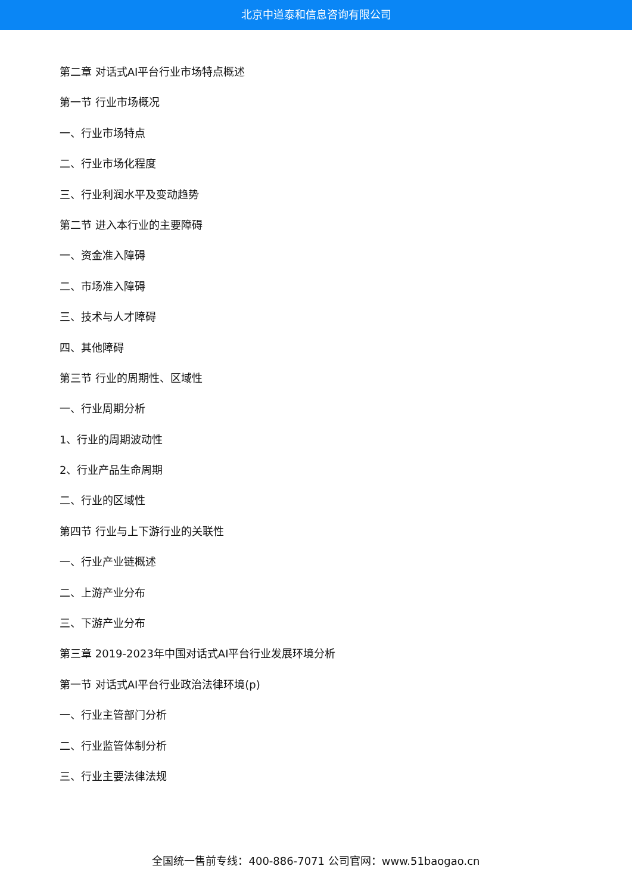北京中道泰和信息咨询有限公司
第二章 对话式AI平台行业市场特点概述
第一节 行业市场概况
一、行业市场特点
二、行业市场化程度
三、行业利润水平及变动趋势
第二节 进入本行业的主要障碍
一、资金准入障碍
二、市场准入障碍
三、技术与人才障碍
四、其他障碍
第三节 行业的周期性、区域性
一、行业周期分析
1、行业的周期波动性
2、行业产品生命周期
二、行业的区域性
第四节 行业与上下游行业的关联性
一、行业产业链概述
二、上游产业分布
三、下游产业分布
第三章 2019-2023年中国对话式AI平台行业发展环境分析
第一节 对话式AI平台行业政治法律环境(p)
一、行业主管部门分析
二、行业监管体制分析
三、行业主要法律法规
全国统一售前专线：400-886-7071 公司官网：www.51baogao.cn